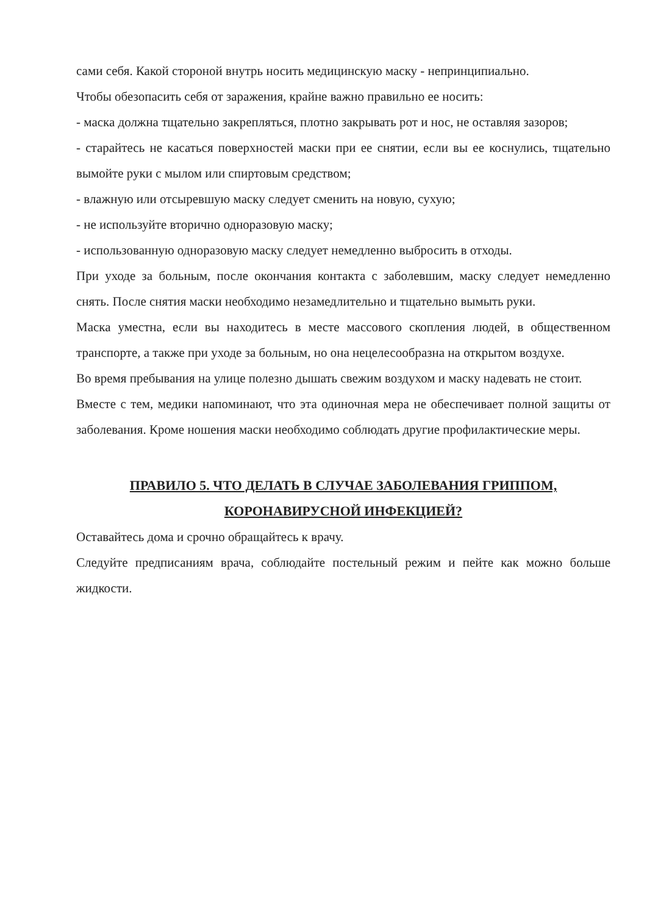сами себя. Какой стороной внутрь носить медицинскую маску - непринципиально.
Чтобы обезопасить себя от заражения, крайне важно правильно ее носить:
- маска должна тщательно закрепляться, плотно закрывать рот и нос, не оставляя зазоров;
- старайтесь не касаться поверхностей маски при ее снятии, если вы ее коснулись, тщательно вымойте руки с мылом или спиртовым средством;
- влажную или отсыревшую маску следует сменить на новую, сухую;
- не используйте вторично одноразовую маску;
- использованную одноразовую маску следует немедленно выбросить в отходы.
При уходе за больным, после окончания контакта с заболевшим, маску следует немедленно снять. После снятия маски необходимо незамедлительно и тщательно вымыть руки.
Маска уместна, если вы находитесь в месте массового скопления людей, в общественном транспорте, а также при уходе за больным, но она нецелесообразна на открытом воздухе.
Во время пребывания на улице полезно дышать свежим воздухом и маску надевать не стоит.
Вместе с тем, медики напоминают, что эта одиночная мера не обеспечивает полной защиты от заболевания. Кроме ношения маски необходимо соблюдать другие профилактические меры.
ПРАВИЛО 5. ЧТО ДЕЛАТЬ В СЛУЧАЕ ЗАБОЛЕВАНИЯ ГРИППОМ, КОРОНАВИРУСНОЙ ИНФЕКЦИЕЙ?
Оставайтесь дома и срочно обращайтесь к врачу.
Следуйте предписаниям врача, соблюдайте постельный режим и пейте как можно больше жидкости.